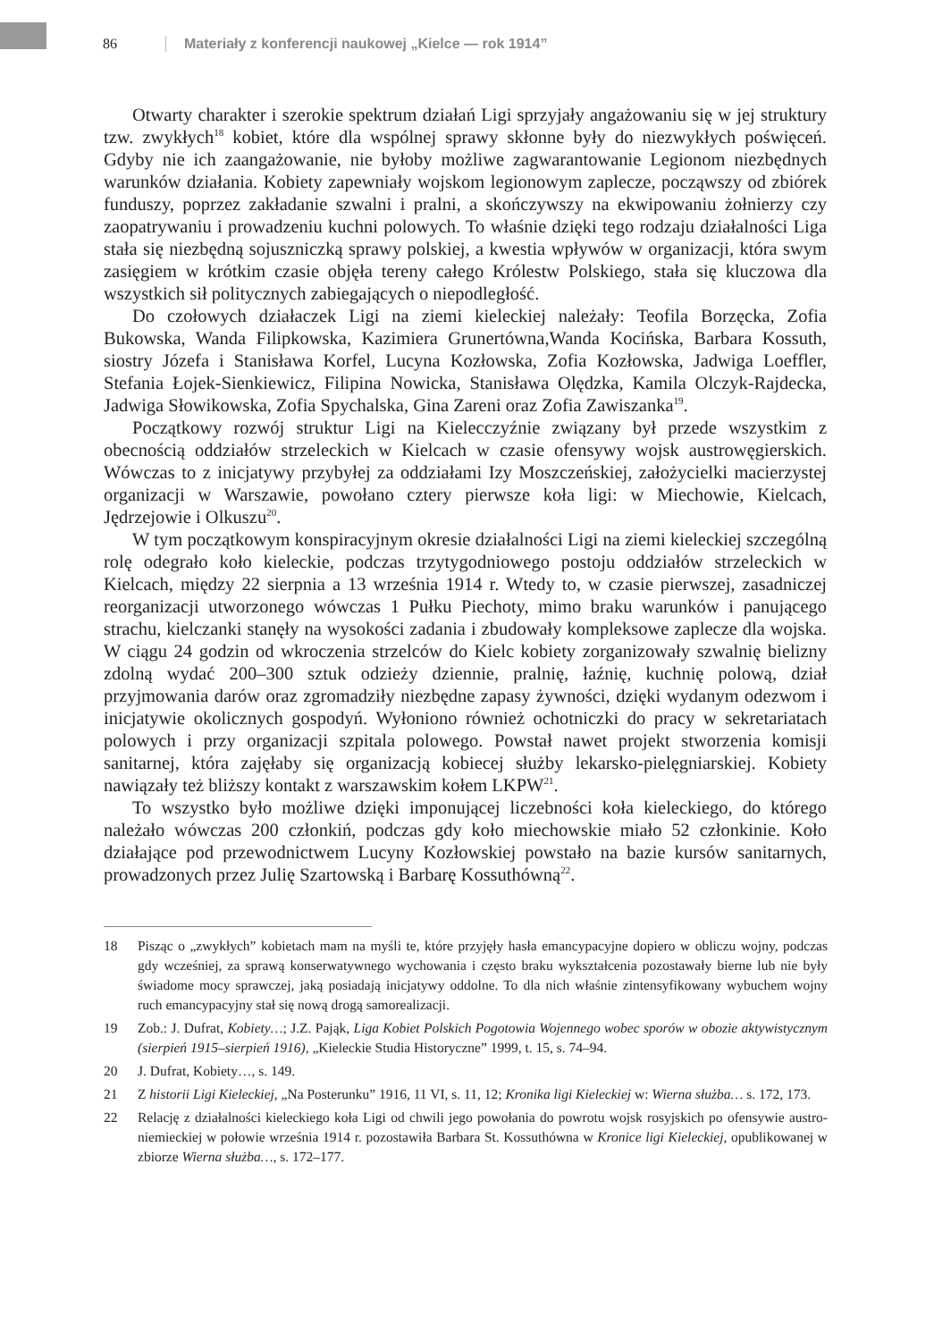86 Materiały z konferencji naukowej „Kielce — rok 1914”
Otwarty charakter i szerokie spektrum działań Ligi sprzyjały angażowaniu się w jej struktury tzw. zwykłych<sup>18</sup> kobiet, które dla wspólnej sprawy skłonne były do niezwykłych poświęceń. Gdyby nie ich zaangażowanie, nie byłoby możliwe zagwarantowanie Legionom niezbędnych warunków działania. Kobiety zapewniały wojskom legionowym zaplecze, począwszy od zbiórek funduszy, poprzez zakładanie szwalni i pralni, a skończywszy na ekwipowaniu żołnierzy czy zaopatrywaniu i prowadzeniu kuchni polowych. To właśnie dzięki tego rodzaju działalności Liga stała się niezbędną sojuszniczką sprawy polskiej, a kwestia wpływów w organizacji, która swym zasięgiem w krótkim czasie objęła tereny całego Królestw Polskiego, stała się kluczowa dla wszystkich sił politycznych zabiegających o niepodległość.
Do czołowych działaczek Ligi na ziemi kieleckiej należały: Teofila Borzęcka, Zofia Bukowska, Wanda Filipkowska, Kazimiera Grunertówna,Wanda Kocińska, Barbara Kossuth, siostry Józefa i Stanisława Korfel, Lucyna Kozłowska, Zofia Kozłowska, Jadwiga Loeffler, Stefania Łojek-Sienkiewicz, Filipina Nowicka, Stanisława Olędzka, Kamila Olczyk-Rajdecka, Jadwiga Słowikowska, Zofia Spychalska, Gina Zareni oraz Zofia Zawiszanka<sup>19</sup>.
Początkowy rozwój struktur Ligi na Kielecczyźnie związany był przede wszystkim z obecnością oddziałów strzeleckich w Kielcach w czasie ofensywy wojsk austrowęgierskich. Wówczas to z inicjatywy przybyłej za oddziałami Izy Moszczeńskiej, założycielki macierzystej organizacji w Warszawie, powołano cztery pierwsze koła ligi: w Miechowie, Kielcach, Jędrzejowie i Olkuszu<sup>20</sup>.
W tym początkowym konspiracyjnym okresie działalności Ligi na ziemi kieleckiej szczególną rolę odegrało koło kieleckie, podczas trzytygodniowego postoju oddziałów strzeleckich w Kielcach, między 22 sierpnia a 13 września 1914 r. Wtedy to, w czasie pierwszej, zasadniczej reorganizacji utworzonego wówczas 1 Pułku Piechoty, mimo braku warunków i panującego strachu, kielczanki stanęły na wysokości zadania i zbudowały kompleksowe zaplecze dla wojska. W ciągu 24 godzin od wkroczenia strzelców do Kielc kobiety zorganizowały szwalnię bielizny zdolną wydać 200–300 sztuk odzieży dziennie, pralnię, łaźnię, kuchnię polową, dział przyjmowania darów oraz zgromadziły niezbędne zapasy żywności, dzięki wydanym odezwom i inicjatywie okolicznych gospodyń. Wyłoniono również ochotniczki do pracy w sekretariatach polowych i przy organizacji szpitala polowego. Powstał nawet projekt stworzenia komisji sanitarnej, która zajęłaby się organizacją kobiecej służby lekarsko-pielęgniarskiej. Kobiety nawiązały też bliższy kontakt z warszawskim kołem LKPW<sup>21</sup>.
To wszystko było możliwe dzięki imponującej liczebności koła kieleckiego, do którego należało wówczas 200 członkiń, podczas gdy koło miechowskie miało 52 członkinie. Koło działające pod przewodnictwem Lucyny Kozłowskiej powstało na bazie kursów sanitarnych, prowadzonych przez Julię Szartowską i Barbarę Kossuthówną<sup>22</sup>.
18 Pisząc o „zwykłych” kobietach mam na myśli te, które przyjęły hasła emancypacyjne dopiero w obliczu wojny, podczas gdy wcześniej, za sprawą konserwatywnego wychowania i często braku wykształcenia pozostawały bierne lub nie były świadome mocy sprawczej, jaką posiadają inicjatywy oddolne. To dla nich właśnie zintensyfikowany wybuchem wojny ruch emancypacyjny stał się nową drogą samorealizacji.
19 Zob.: J. Dufrat, Kobiety…; J.Z. Pająk, Liga Kobiet Polskich Pogotowia Wojennego wobec sporów w obozie aktywistycznym (sierpień 1915–sierpień 1916), „Kieleckie Studia Historyczne” 1999, t. 15, s. 74–94.
20 J. Dufrat, Kobiety…, s. 149.
21 Z historii Ligi Kieleckiej, „Na Posterunku” 1916, 11 VI, s. 11, 12; Kronika ligi Kieleckiej w: Wierna służba… s. 172, 173.
22 Relację z działalności kieleckiego koła Ligi od chwili jego powołania do powrotu wojsk rosyjskich po ofensywie austro-niemieckiej w połowie września 1914 r. pozostawiła Barbara St. Kossuthówna w Kronice ligi Kieleckiej, opublikowanej w zbiorze Wierna służba…, s. 172–177.